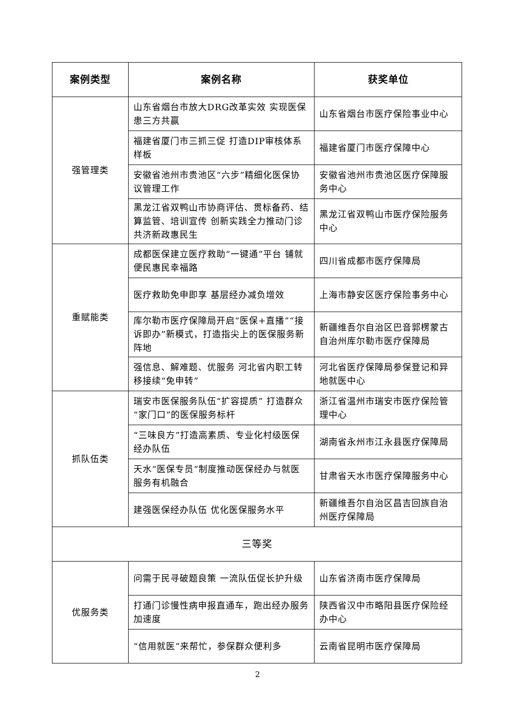| 案例类型 | 案例名称 | 获奖单位 |
| --- | --- | --- |
| 强管理类 | 山东省烟台市放大DRG改革实效 实现医保患三方共赢 | 山东省烟台市医疗保险事业中心 |
| | 福建省厦门市三抓三促 打造DIP审核体系样板 | 福建省厦门市医疗保障中心 |
| | 安徽省池州市贵池区“六步”精细化医保协议管理工作 | 安徽省池州市贵池区医疗保障服务中心 |
| | 黑龙江省双鸭山市协商评估、贯标备药、结算监管、培训宣传 创新实践全力推动门诊共济新政惠民生 | 黑龙江省双鸭山市医疗保险服务中心 |
| 重赋能类 | 成都医保建立医疗救助“一键通”平台 铺就便民惠民幸福路 | 四川省成都市医疗保障局 |
| | 医疗救助免申即享 基层经办减负增效 | 上海市静安区医疗保险事务中心 |
| | 库尔勒市医疗保障局开启“医保+直播”“接诉即办”新模式，打造指尖上的医保服务新阵地 | 新疆维吾尔自治区巴音郭楞蒙古自治州库尔勒市医疗保障局 |
| | 强信息、解难题、优服务 河北省内职工转移接续“免申转” | 河北省医疗保障局参保登记和异地就医中心 |
| 抓队伍类 | 瑞安市医保服务队伍“扩容提质” 打造群众“家门口”的医保服务标杆 | 浙江省温州市瑞安市医疗保险管理中心 |
| | “三味良方”打造高素质、专业化村级医保经办队伍 | 湖南省永州市江永县医疗保障局 |
| | 天水“医保专员”制度推动医保经办与就医服务有机融合 | 甘肃省天水市医疗保障服务中心 |
| | 建强医保经办队伍 优化医保服务水平 | 新疆维吾尔自治区昌吉回族自治州医疗保障局 |
| 三等奖 | | |
| 优服务类 | 问需于民寻破题良策 一流队伍促长护升级 | 山东省济南市医疗保障局 |
| | 打通门诊慢性病申报直通车，跑出经办服务加速度 | 陕西省汉中市略阳县医疗保险经办中心 |
| | “信用就医”来帮忙，参保群众便利多 | 云南省昆明市医疗保障局 |
2